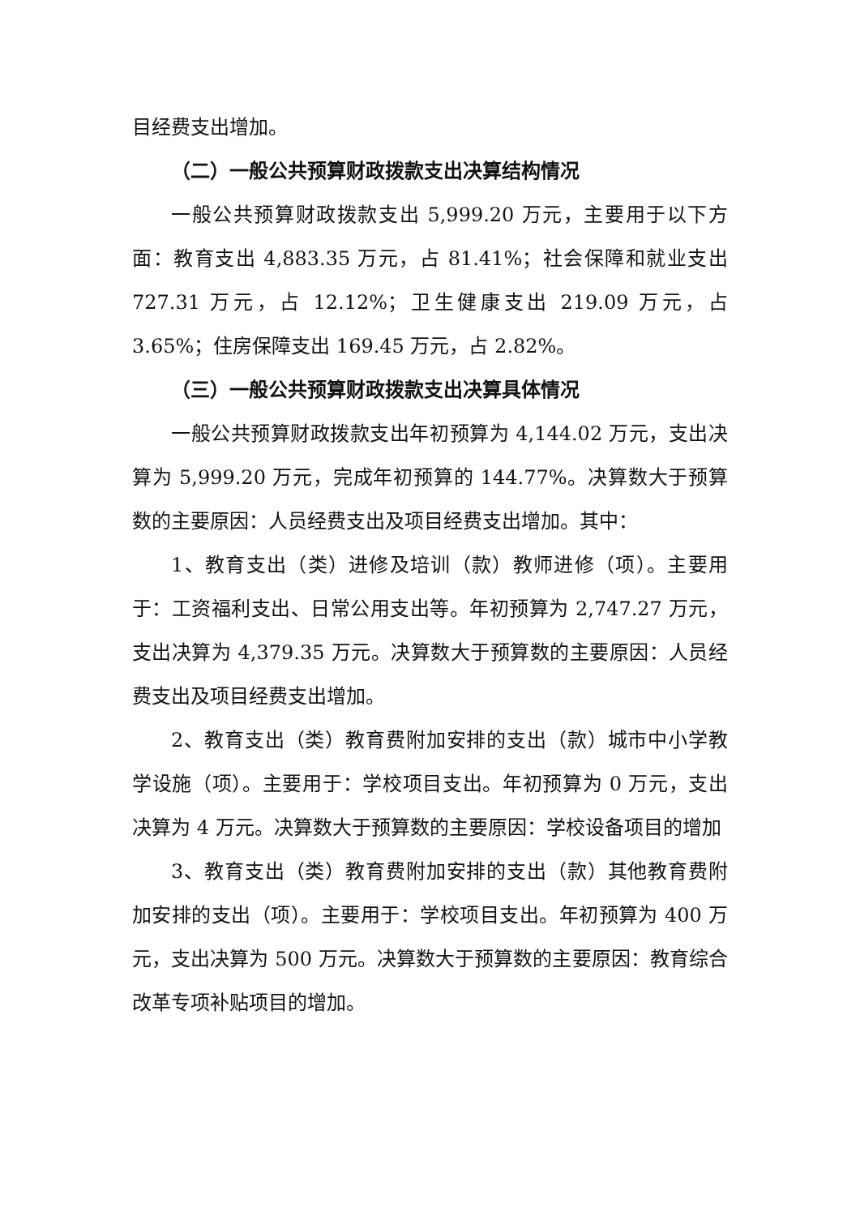目经费支出增加。
（二）一般公共预算财政拨款支出决算结构情况
一般公共预算财政拨款支出 5,999.20 万元，主要用于以下方面：教育支出 4,883.35 万元，占 81.41%；社会保障和就业支出 727.31 万元，占 12.12%；卫生健康支出 219.09 万元，占 3.65%；住房保障支出 169.45 万元，占 2.82%。
（三）一般公共预算财政拨款支出决算具体情况
一般公共预算财政拨款支出年初预算为 4,144.02 万元，支出决算为 5,999.20 万元，完成年初预算的 144.77%。决算数大于预算数的主要原因：人员经费支出及项目经费支出增加。其中：
1、教育支出（类）进修及培训（款）教师进修（项）。主要用于：工资福利支出、日常公用支出等。年初预算为 2,747.27 万元，支出决算为 4,379.35 万元。决算数大于预算数的主要原因：人员经费支出及项目经费支出增加。
2、教育支出（类）教育费附加安排的支出（款）城市中小学教学设施（项）。主要用于：学校项目支出。年初预算为 0 万元，支出决算为 4 万元。决算数大于预算数的主要原因：学校设备项目的增加
3、教育支出（类）教育费附加安排的支出（款）其他教育费附加安排的支出（项）。主要用于：学校项目支出。年初预算为 400 万元，支出决算为 500 万元。决算数大于预算数的主要原因：教育综合改革专项补贴项目的增加。